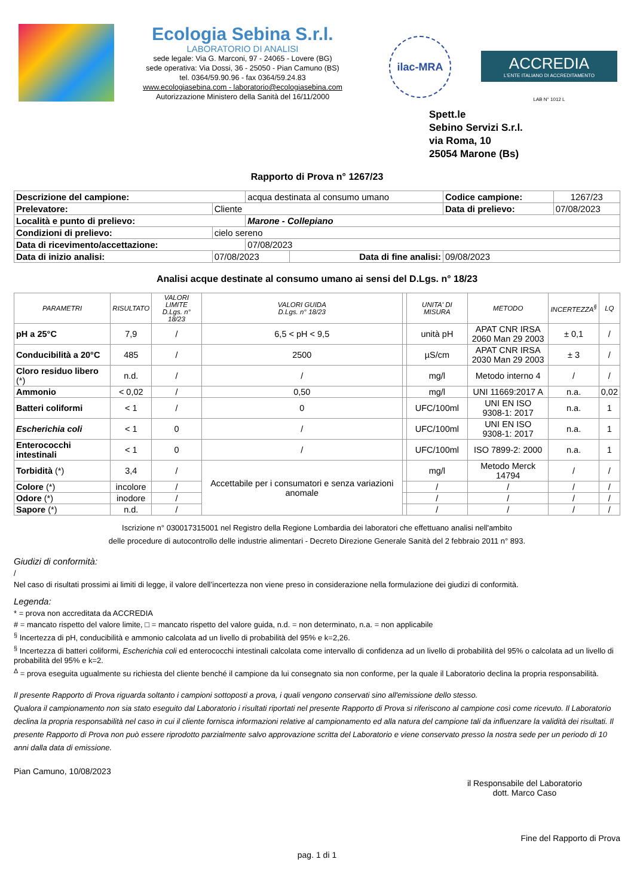Ecologia Sebina S.r.l.
LABORATORIO DI ANALISI
sede legale: Via G. Marconi, 97 - 24065 - Lovere (BG)
sede operativa: Via Dossi, 36 - 25050 - Pian Camuno (BS)
tel. 0364/59.90.96 - fax 0364/59.24.83
www.ecologiasebina.com - laboratorio@ecologiasebina.com
Autorizzazione Ministero della Sanità del 16/11/2000
ilac-MRA
ACCREDIA
L'ENTE ITALIANO DI ACCREDITAMENTO
LAB N° 1012 L
Spett.le
Sebino Servizi S.r.l.
via Roma, 10
25054 Marone (Bs)
Rapporto di Prova n° 1267/23
| Descrizione del campione: | | acqua destinata al consumo umano | | Codice campione: | 1267/23 |
| Prelevatore: | Cliente | | | Data di prelievo: | 07/08/2023 |
| Località e punto di prelievo: | | Marone - Collepiano | | | |
| Condizioni di prelievo: | cielo sereno | | | | |
| Data di ricevimento/accettazione: | | 07/08/2023 | | | |
| Data di inizio analisi: | 07/08/2023 | | Data di fine analisi: | 09/08/2023 | |
Analisi acque destinate al consumo umano ai sensi del D.Lgs. n° 18/23
| PARAMETRI | RISULTATO | VALORI LIMITE D.Lgs. n° 18/23 | VALORI GUIDA D.Lgs. n° 18/23 | | UNITA' DI MISURA | METODO | INCERTEZZA<sup>§</sup> | LQ |
| --- | --- | --- | --- | --- | --- | --- | --- | --- |
| pH a 25°C | 7,9 | / | 6,5 < pH < 9,5 | | unità pH | APAT CNR IRSA 2060 Man 29 2003 | ± 0,1 | / |
| Conducibilità a 20°C | 485 | / | 2500 | | µS/cm | APAT CNR IRSA 2030 Man 29 2003 | ± 3 | / |
| Cloro residuo libero (*) | n.d. | / | / | | mg/l | Metodo interno 4 | / | / |
| Ammonio | < 0,02 | / | 0,50 | | mg/l | UNI 11669:2017 A | n.a. | 0,02 |
| Batteri coliformi | < 1 | / | 0 | | UFC/100ml | UNI EN ISO 9308-1: 2017 | n.a. | 1 |
| Escherichia coli | < 1 | 0 | / | | UFC/100ml | UNI EN ISO 9308-1: 2017 | n.a. | 1 |
| Enterococchi intestinali | < 1 | 0 | / | | UFC/100ml | ISO 7899-2: 2000 | n.a. | 1 |
| Torbidità (*) | 3,4 | / | Accettabile per i consumatori e senza variazioni anomale | | mg/l | Metodo Merck 14794 | / | / |
| Colore (*) | incolore | / | | | / | / | / | / |
| Odore (*) | inodore | / | | | / | / | / | / |
| Sapore (*) | n.d. | / | | | / | / | / | / |
Iscrizione n° 030017315001 nel Registro della Regione Lombardia dei laboratori che effettuano analisi nell'ambito
delle procedure di autocontrollo delle industrie alimentari - Decreto Direzione Generale Sanità del 2 febbraio 2011 n° 893.
Giudizi di conformità:
/
Nel caso di risultati prossimi ai limiti di legge, il valore dell’incertezza non viene preso in considerazione nella formulazione dei giudizi di conformità.
Legenda:
* = prova non accreditata da ACCREDIA
# = mancato rispetto del valore limite, □ = mancato rispetto del valore guida, n.d. = non determinato, n.a. = non applicabile
<sup>§</sup> Incertezza di pH, conducibilità e ammonio calcolata ad un livello di probabilità del 95% e k=2,26.
<sup>§</sup> Incertezza di batteri coliformi, Escherichia coli ed enterococchi intestinali calcolata come intervallo di confidenza ad un livello di probabilità del 95% o calcolata ad un livello di probabilità del 95% e k=2.
<sup>Δ</sup> = prova eseguita ugualmente su richiesta del cliente benché il campione da lui consegnato sia non conforme, per la quale il Laboratorio declina la propria responsabilità.
Il presente Rapporto di Prova riguarda soltanto i campioni sottoposti a prova, i quali vengono conservati sino all'emissione dello stesso.
Qualora il campionamento non sia stato eseguito dal Laboratorio i risultati riportati nel presente Rapporto di Prova si riferiscono al campione così come ricevuto. Il Laboratorio declina la propria responsabilità nel caso in cui il cliente fornisca informazioni relative al campionamento ed alla natura del campione tali da influenzare la validità dei risultati. Il presente Rapporto di Prova non può essere riprodotto parzialmente salvo approvazione scritta del Laboratorio e viene conservato presso la nostra sede per un periodo di 10 anni dalla data di emissione.
Pian Camuno, 10/08/2023
il Responsabile del Laboratorio
dott. Marco Caso
Fine del Rapporto di Prova
pag. 1 di 1